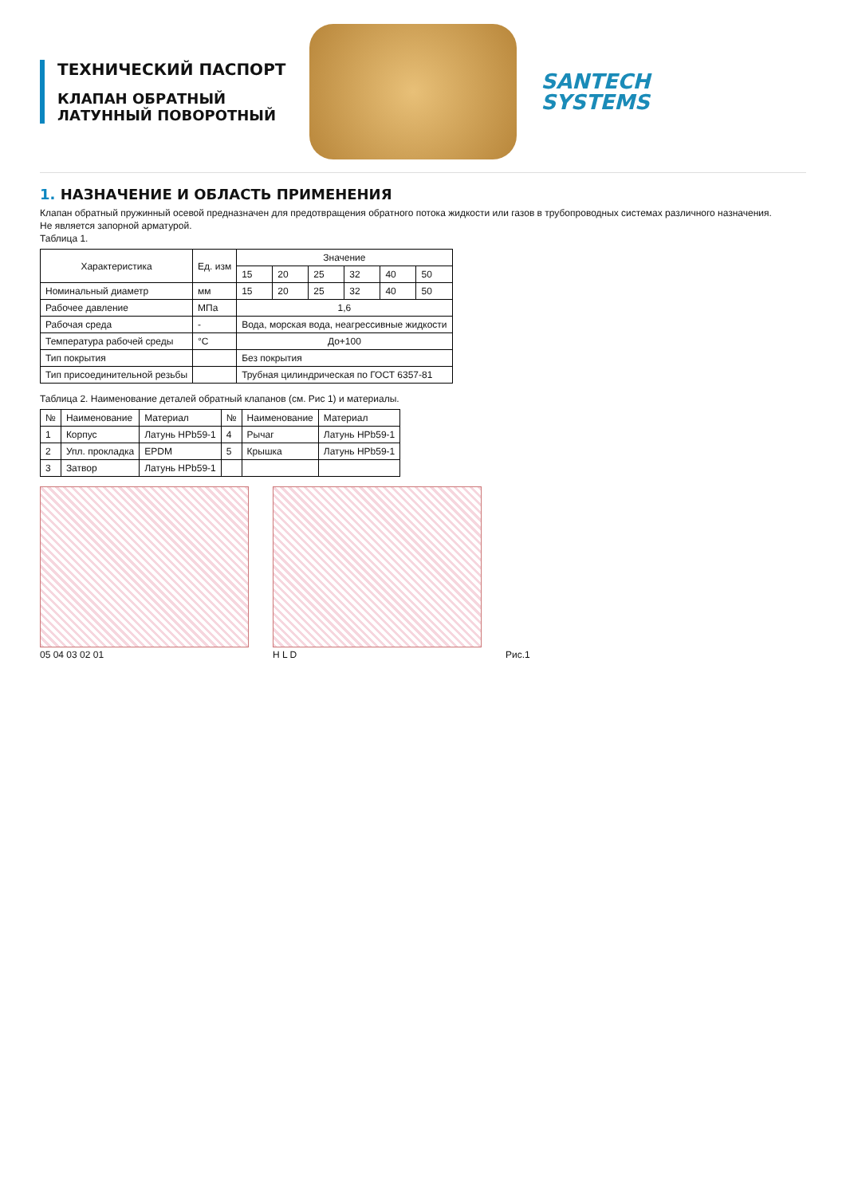ТЕХНИЧЕСКИЙ ПАСПОРТ
КЛАПАН ОБРАТНЫЙ
ЛАТУННЫЙ ПОВОРОТНЫЙ
SANTECH
SYSTEMS
1. НАЗНАЧЕНИЕ И ОБЛАСТЬ ПРИМЕНЕНИЯ
Клапан обратный пружинный осевой предназначен для предотвращения обратного потока жидкости или газов в трубопроводных системах различного назначения.
Не является запорной арматурой.
Таблица 1.
| Характеристика | Ед. изм | Значение | | | | | |
| --- | --- | --- | --- | --- | --- | --- | --- |
| | | 15 | 20 | 25 | 32 | 40 | 50 |
| Номинальный диаметр | мм | 15 | 20 | 25 | 32 | 40 | 50 |
| Рабочее давление | МПа | 1,6 | | | | | |
| Рабочая среда | - | Вода, морская вода, неагрессивные жидкости | | | | | |
| Температура рабочей среды | °С | До+100 | | | | | |
| Тип покрытия | | Без покрытия | | | | | |
| Тип присоединительной резьбы | | Трубная цилиндрическая по ГОСТ 6357-81 | | | | | |
Таблица 2. Наименование деталей обратный клапанов (см. Рис 1) и материалы.
| № | Наименование | Материал | № | Наименование | Материал |
| --- | --- | --- | --- | --- | --- |
| 1 | Корпус | Латунь HPb59-1 | 4 | Рычаг | Латунь HPb59-1 |
| 2 | Упл. прокладка | EPDM | 5 | Крышка | Латунь HPb59-1 |
| 3 | Затвор | Латунь HPb59-1 | | | |
05 04 03 02 01
H L D
Рис.1